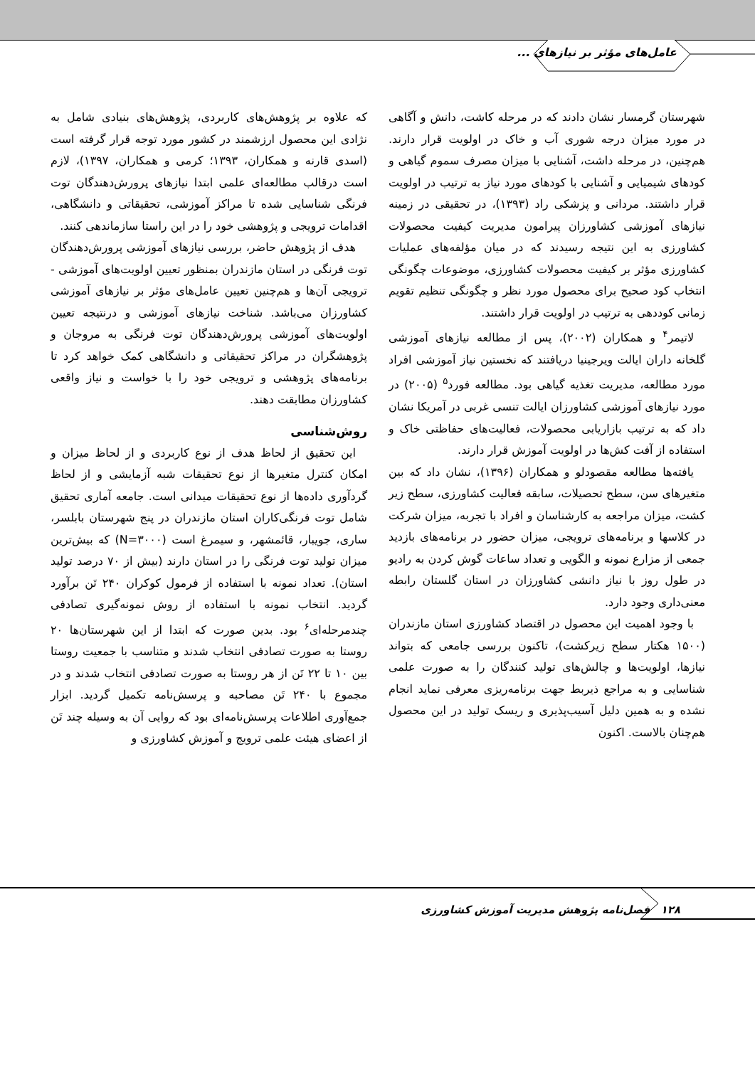عامل‌های مؤثر بر نیازهای ...
شهرستان گرمسار نشان دادند که در مرحله کاشت، دانش و آگاهی در مورد میزان درجه شوری آب و خاک در اولویت قرار دارند. هم‌چنین، در مرحله داشت، آشنایی با میزان مصرف سموم گیاهی و کودهای شیمیایی و آشنایی با کودهای مورد نیاز به ترتیب در اولویت قرار داشتند. مردانی و پزشکی راد (۱۳۹۳)، در تحقیقی در زمینه نیازهای آموزشی کشاورزان پیرامون مدیریت کیفیت محصولات کشاورزی به این نتیجه رسیدند که در میان مؤلفه‌های عملیات کشاورزی مؤثر بر کیفیت محصولات کشاورزی، موضوعات چگونگی انتخاب کود صحیح برای محصول مورد نظر و چگونگی تنظیم تقویم زمانی کوددهی به ترتیب در اولویت قرار داشتند.
لاتیمر<sup>۴</sup> و همکاران (۲۰۰۲)، پس از مطالعه نیازهای آموزشی گلخانه داران ایالت ویرجینیا دریافتند که نخستین نیاز آموزشی افراد مورد مطالعه، مدیریت تغذیه گیاهی بود. مطالعه فورد<sup>۵</sup> (۲۰۰۵) در مورد نیازهای آموزشی کشاورزان ایالت تنسی غربی در آمریکا نشان داد که به ترتیب بازاریابی محصولات، فعالیت‌های حفاظتی خاک و استفاده از آفت کش‌ها در اولویت آموزش قرار دارند.
یافته‌ها مطالعه مقصودلو و همکاران (۱۳۹۶)، نشان داد که بین متغیرهای سن، سطح تحصیلات، سابقه فعالیت کشاورزی، سطح زیر کشت، میزان مراجعه به کارشناسان و افراد با تجربه، میزان شرکت در کلاسها و برنامه‌های ترویجی، میزان حضور در برنامه‌های بازدید جمعی از مزارع نمونه و الگویی و تعداد ساعات گوش کردن به رادیو در طول روز با نیاز دانشی کشاورزان در استان گلستان رابطه معنی‌داری وجود دارد.
با وجود اهمیت این محصول در اقتصاد کشاورزی استان مازندران (۱۵۰۰ هکتار سطح زیرکشت)، تاکنون بررسی جامعی که بتواند نیازها، اولویت‌ها و چالش‌های تولید کنندگان را به صورت علمی شناسایی و به مراجع ذیربط جهت برنامه‌ریزی معرفی نماید انجام نشده و به همین دلیل آسیب‌پذیری و ریسک تولید در این محصول هم‌چنان بالاست. اکنون
که علاوه بر پژوهش‌های کاربردی، پژوهش‌های بنیادی شامل به نژادی این محصول ارزشمند در کشور مورد توجه قرار گرفته است (اسدی قارنه و همکاران، ۱۳۹۳؛ کرمی و همکاران، ۱۳۹۷)، لازم است درقالب مطالعه‌ای علمی ابتدا نیازهای پرورش‌دهندگان توت فرنگی شناسایی شده تا مراکز آموزشی، تحقیقاتی و دانشگاهی، اقدامات ترویجی و پژوهشی خود را در این راستا سازماندهی کنند.
هدف از پژوهش حاضر، بررسی نیازهای آموزشی پرورش‌دهندگان توت فرنگی در استان مازندران بمنظور تعیین اولویت‌های آموزشی - ترویجی آن‌ها و هم‌چنین تعیین عامل‌های مؤثر بر نیازهای آموزشی کشاورزان می‌باشد. شناخت نیازهای آموزشی و درنتیجه تعیین اولویت‌های آموزشی پرورش‌دهندگان توت فرنگی به مروجان و پژوهشگران در مراکز تحقیقاتی و دانشگاهی کمک خواهد کرد تا برنامه‌های پژوهشی و ترویجی خود را با خواست و نیاز واقعی کشاورزان مطابقت دهند.
روش‌شناسی
این تحقیق از لحاظ هدف از نوع کاربردی و از لحاظ میزان و امکان کنترل متغیرها از نوع تحقیقات شبه آزمایشی و از لحاظ گردآوری داده‌ها از نوع تحقیقات میدانی است. جامعه آماری تحقیق شامل توت فرنگی‌کاران استان مازندران در پنج شهرستان بابلسر، ساری، جویبار، قائمشهر، و سیمرغ است (N=۳۰۰۰) که بیش‌ترین میزان تولید توت فرنگی را در استان دارند (بیش از ۷۰ درصد تولید استان). تعداد نمونه با استفاده از فرمول کوکران ۲۴۰ تَن برآورد گردید. انتخاب نمونه با استفاده از روش نمونه‌گیری تصادفی چندمرحله‌ای<sup>۶</sup> بود. بدین صورت که ابتدا از این شهرستان‌ها ۲۰ روستا به صورت تصادفی انتخاب شدند و متناسب با جمعیت روستا بین ۱۰ تا ۲۲ تَن از هر روستا به صورت تصادفی انتخاب شدند و در مجموع با ۲۴۰ تَن مصاحبه و پرسش‌نامه تکمیل گردید. ابزار جمع‌آوری اطلاعات پرسش‌نامه‌ای بود که روایی آن به وسیله چند تَن از اعضای هیئت علمی ترویج و آموزش کشاورزی و
۱۲۸ فصل‌نامه پژوهش مدیریت آموزش کشاورزی